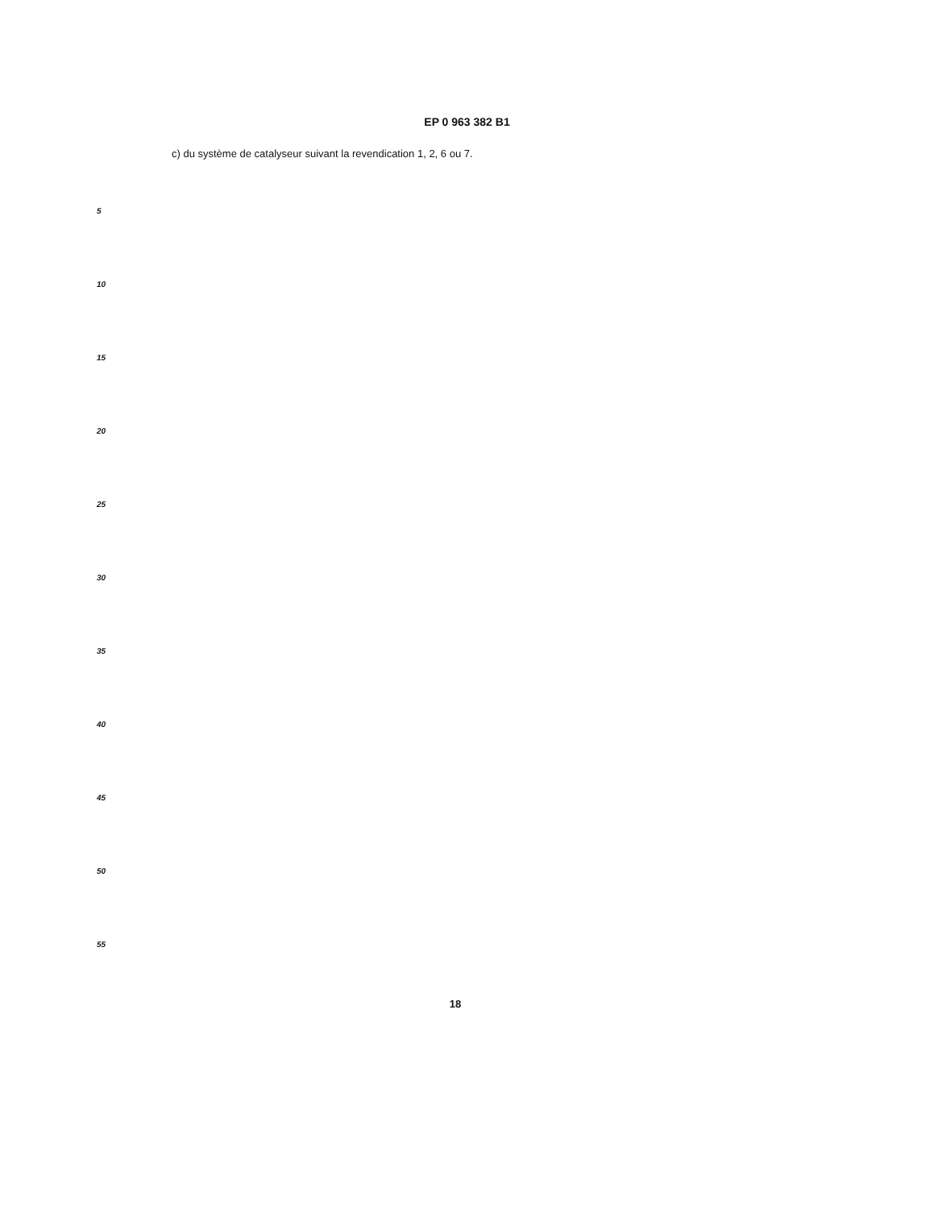EP 0 963 382 B1
c) du système de catalyseur suivant la revendication 1, 2, 6 ou 7.
5
10
15
20
25
30
35
40
45
50
55
18